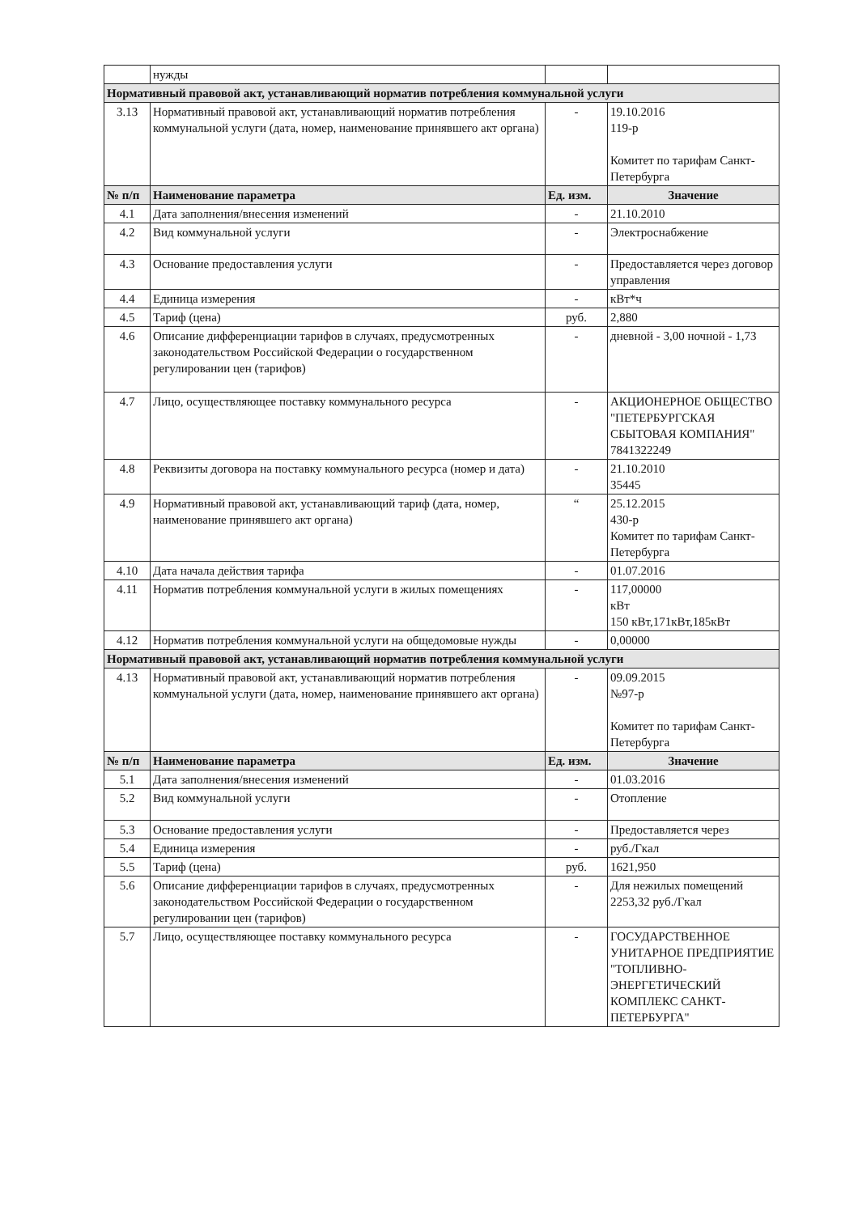| | нужды | | |
| Нормативный правовой акт, устанавливающий норматив потребления коммунальной услуги | | | |
| 3.13 | Нормативный правовой акт, устанавливающий норматив потребления коммунальной услуги (дата, номер, наименование принявшего акт органа) | - | 19.10.2016 119-р Комитет по тарифам Санкт-Петербурга |
| № п/п | Наименование параметра | Ед. изм. | Значение |
| 4.1 | Дата заполнения/внесения изменений | - | 21.10.2010 |
| 4.2 | Вид коммунальной услуги | - | Электроснабжение |
| 4.3 | Основание предоставления услуги | - | Предоставляется через договор управления |
| 4.4 | Единица измерения | - | кВт*ч |
| 4.5 | Тариф (цена) | руб. | 2,880 |
| 4.6 | Описание дифференциации тарифов в случаях, предусмотренных законодательством Российской Федерации о государственном регулировании цен (тарифов) | - | дневной - 3,00 ночной - 1,73 |
| 4.7 | Лицо, осуществляющее поставку коммунального ресурса | - | АКЦИОНЕРНОЕ ОБЩЕСТВО "ПЕТЕРБУРГСКАЯ СБЫТОВАЯ КОМПАНИЯ" 7841322249 |
| 4.8 | Реквизиты договора на поставку коммунального ресурса (номер и дата) | - | 21.10.2010 35445 |
| 4.9 | Нормативный правовой акт, устанавливающий тариф (дата, номер, наименование принявшего акт органа) | “ | 25.12.2015 430-р Комитет по тарифам Санкт-Петербурга |
| 4.10 | Дата начала действия тарифа | - | 01.07.2016 |
| 4.11 | Норматив потребления коммунальной услуги в жилых помещениях | - | 117,00000 кВт 150 кВт,171кВт,185кВт |
| 4.12 | Норматив потребления коммунальной услуги на общедомовые нужды | - | 0,00000 |
| Нормативный правовой акт, устанавливающий норматив потребления коммунальной услуги | | | |
| 4.13 | Нормативный правовой акт, устанавливающий норматив потребления коммунальной услуги (дата, номер, наименование принявшего акт органа) | - | 09.09.2015 №97-р Комитет по тарифам Санкт-Петербурга |
| № п/п | Наименование параметра | Ед. изм. | Значение |
| 5.1 | Дата заполнения/внесения изменений | - | 01.03.2016 |
| 5.2 | Вид коммунальной услуги | - | Отопление |
| 5.3 | Основание предоставления услуги | - | Предоставляется через |
| 5.4 | Единица измерения | - | руб./Гкал |
| 5.5 | Тариф (цена) | руб. | 1621,950 |
| 5.6 | Описание дифференциации тарифов в случаях, предусмотренных законодательством Российской Федерации о государственном регулировании цен (тарифов) | - | Для нежилых помещений 2253,32 руб./Гкал |
| 5.7 | Лицо, осуществляющее поставку коммунального ресурса | - | ГОСУДАРСТВЕННОЕ УНИТАРНОЕ ПРЕДПРИЯТИЕ "ТОПЛИВНО-ЭНЕРГЕТИЧЕСКИЙ КОМПЛЕКС САНКТ-ПЕТЕРБУРГА" |